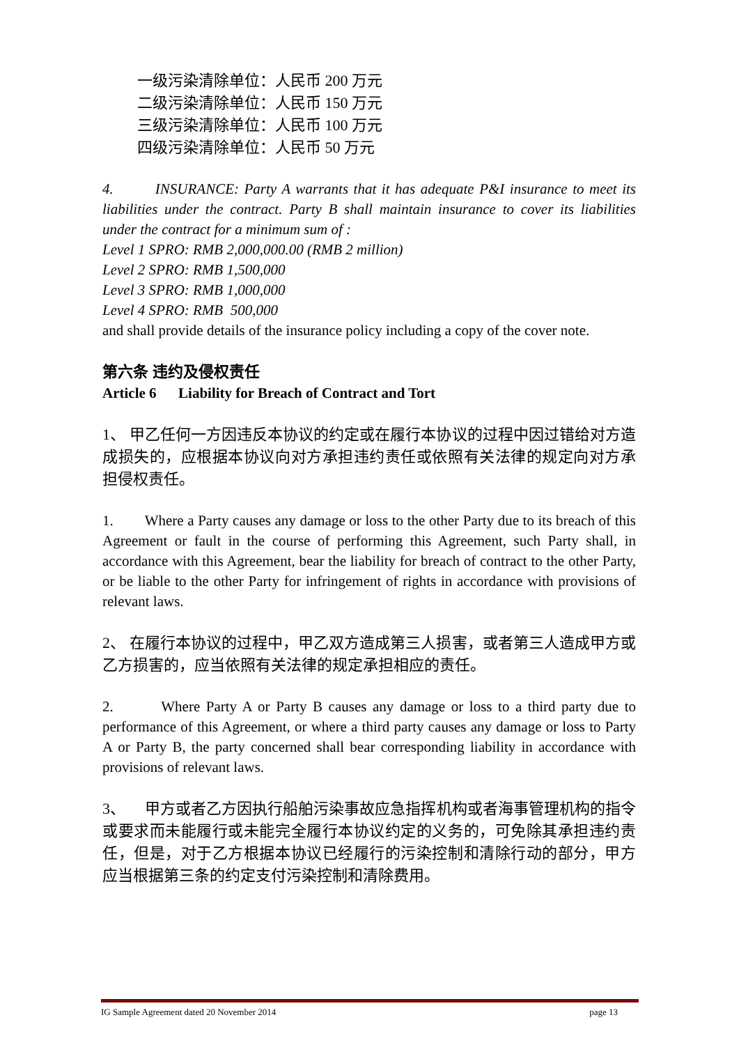一级污染清除单位：人民币 200 万元
二级污染清除单位：人民币 150 万元
三级污染清除单位：人民币 100 万元
四级污染清除单位：人民币 50 万元
4. INSURANCE: Party A warrants that it has adequate P&I insurance to meet its liabilities under the contract. Party B shall maintain insurance to cover its liabilities under the contract for a minimum sum of :
Level 1 SPRO: RMB 2,000,000.00 (RMB 2 million)
Level 2 SPRO: RMB 1,500,000
Level 3 SPRO: RMB 1,000,000
Level 4 SPRO: RMB 500,000
and shall provide details of the insurance policy including a copy of the cover note.
第六条 违约及侵权责任
Article 6 Liability for Breach of Contract and Tort
1、 甲乙任何一方因违反本协议的约定或在履行本协议的过程中因过错给对方造成损失的，应根据本协议向对方承担违约责任或依照有关法律的规定向对方承担侵权责任。
1. Where a Party causes any damage or loss to the other Party due to its breach of this Agreement or fault in the course of performing this Agreement, such Party shall, in accordance with this Agreement, bear the liability for breach of contract to the other Party, or be liable to the other Party for infringement of rights in accordance with provisions of relevant laws.
2、 在履行本协议的过程中，甲乙双方造成第三人损害，或者第三人造成甲方或乙方损害的，应当依照有关法律的规定承担相应的责任。
2. Where Party A or Party B causes any damage or loss to a third party due to performance of this Agreement, or where a third party causes any damage or loss to Party A or Party B, the party concerned shall bear corresponding liability in accordance with provisions of relevant laws.
3、 甲方或者乙方因执行船舶污染事故应急指挥机构或者海事管理机构的指令或要求而未能履行或未能完全履行本协议约定的义务的，可免除其承担违约责任，但是，对于乙方根据本协议已经履行的污染控制和清除行动的部分，甲方应当根据第三条的约定支付污染控制和清除费用。
IG Sample Agreement dated 20 November 2014 page 13